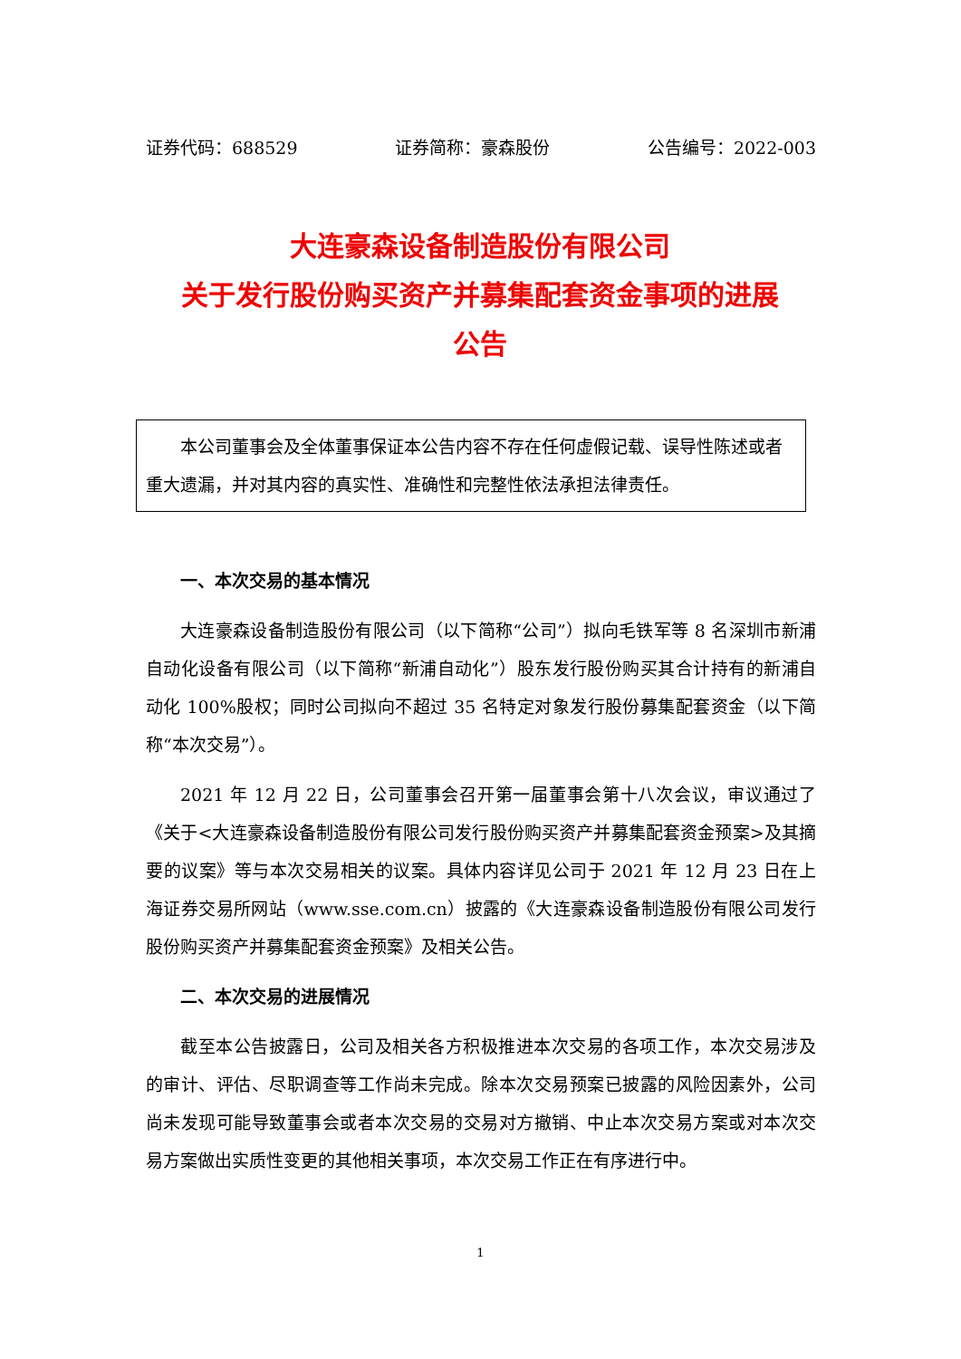证券代码：688529 证券简称：豪森股份 公告编号：2022-003
大连豪森设备制造股份有限公司
关于发行股份购买资产并募集配套资金事项的进展
公告
本公司董事会及全体董事保证本公告内容不存在任何虚假记载、误导性陈述或者重大遗漏，并对其内容的真实性、准确性和完整性依法承担法律责任。
一、本次交易的基本情况
大连豪森设备制造股份有限公司（以下简称“公司”）拟向毛铁军等 8 名深圳市新浦自动化设备有限公司（以下简称“新浦自动化”）股东发行股份购买其合计持有的新浦自动化 100%股权；同时公司拟向不超过 35 名特定对象发行股份募集配套资金（以下简称“本次交易”）。
2021 年 12 月 22 日，公司董事会召开第一届董事会第十八次会议，审议通过了《关于<大连豪森设备制造股份有限公司发行股份购买资产并募集配套资金预案>及其摘要的议案》等与本次交易相关的议案。具体内容详见公司于 2021 年 12 月 23 日在上海证券交易所网站（www.sse.com.cn）披露的《大连豪森设备制造股份有限公司发行股份购买资产并募集配套资金预案》及相关公告。
二、本次交易的进展情况
截至本公告披露日，公司及相关各方积极推进本次交易的各项工作，本次交易涉及的审计、评估、尽职调查等工作尚未完成。除本次交易预案已披露的风险因素外，公司尚未发现可能导致董事会或者本次交易的交易对方撤销、中止本次交易方案或对本次交易方案做出实质性变更的其他相关事项，本次交易工作正在有序进行中。
1